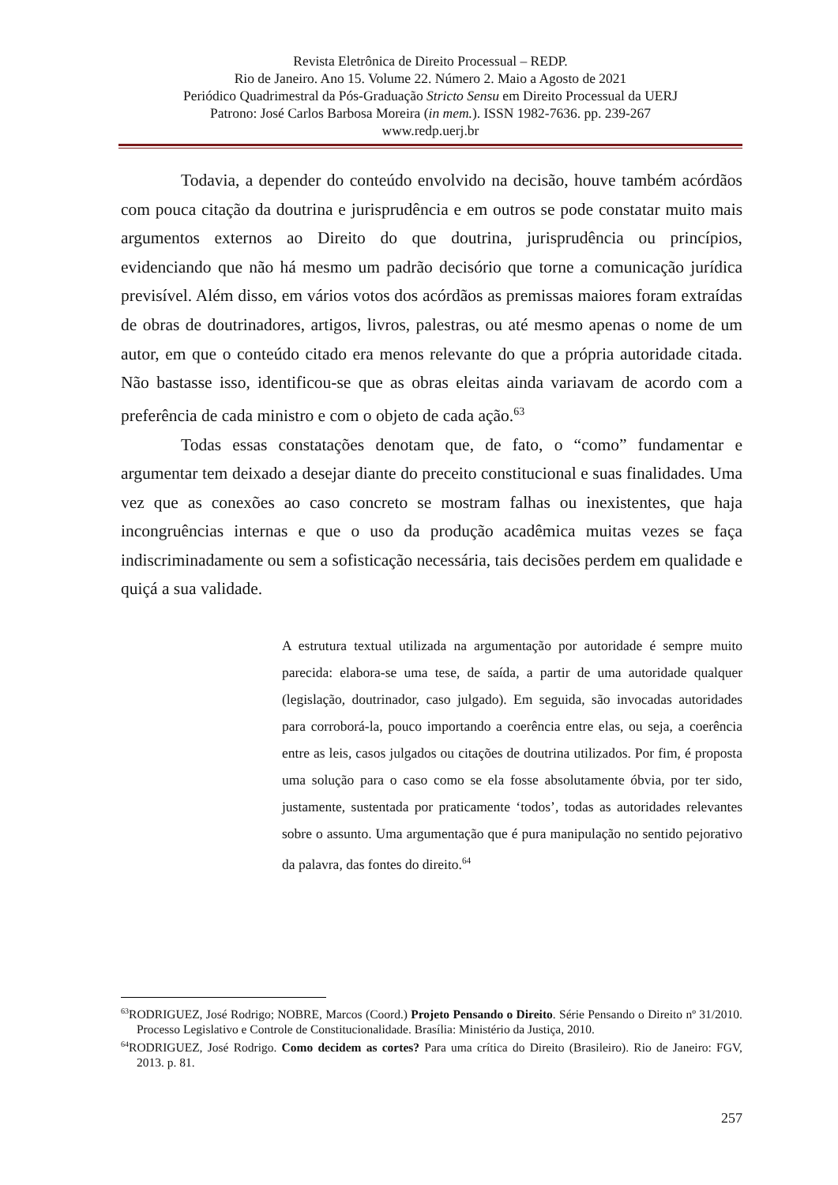Revista Eletrônica de Direito Processual – REDP.
Rio de Janeiro. Ano 15. Volume 22. Número 2. Maio a Agosto de 2021
Periódico Quadrimestral da Pós-Graduação Stricto Sensu em Direito Processual da UERJ
Patrono: José Carlos Barbosa Moreira (in mem.). ISSN 1982-7636. pp. 239-267
www.redp.uerj.br
Todavia, a depender do conteúdo envolvido na decisão, houve também acórdãos com pouca citação da doutrina e jurisprudência e em outros se pode constatar muito mais argumentos externos ao Direito do que doutrina, jurisprudência ou princípios, evidenciando que não há mesmo um padrão decisório que torne a comunicação jurídica previsível. Além disso, em vários votos dos acórdãos as premissas maiores foram extraídas de obras de doutrinadores, artigos, livros, palestras, ou até mesmo apenas o nome de um autor, em que o conteúdo citado era menos relevante do que a própria autoridade citada. Não bastasse isso, identificou-se que as obras eleitas ainda variavam de acordo com a preferência de cada ministro e com o objeto de cada ação.<sup>63</sup>
Todas essas constatações denotam que, de fato, o “como” fundamentar e argumentar tem deixado a desejar diante do preceito constitucional e suas finalidades. Uma vez que as conexões ao caso concreto se mostram falhas ou inexistentes, que haja incongruências internas e que o uso da produção acadêmica muitas vezes se faça indiscriminadamente ou sem a sofisticação necessária, tais decisões perdem em qualidade e quiçá a sua validade.
A estrutura textual utilizada na argumentação por autoridade é sempre muito parecida: elabora-se uma tese, de saída, a partir de uma autoridade qualquer (legislação, doutrinador, caso julgado). Em seguida, são invocadas autoridades para corroborá-la, pouco importando a coerência entre elas, ou seja, a coerência entre as leis, casos julgados ou citações de doutrina utilizados. Por fim, é proposta uma solução para o caso como se ela fosse absolutamente óbvia, por ter sido, justamente, sustentada por praticamente ‘todos’, todas as autoridades relevantes sobre o assunto. Uma argumentação que é pura manipulação no sentido pejorativo da palavra, das fontes do direito.<sup>64</sup>
<sup>63</sup> RODRIGUEZ, José Rodrigo; NOBRE, Marcos (Coord.) Projeto Pensando o Direito. Série Pensando o Direito nº 31/2010. Processo Legislativo e Controle de Constitucionalidade. Brasília: Ministério da Justiça, 2010.
<sup>64</sup> RODRIGUEZ, José Rodrigo. Como decidem as cortes? Para uma crítica do Direito (Brasileiro). Rio de Janeiro: FGV, 2013. p. 81.
257